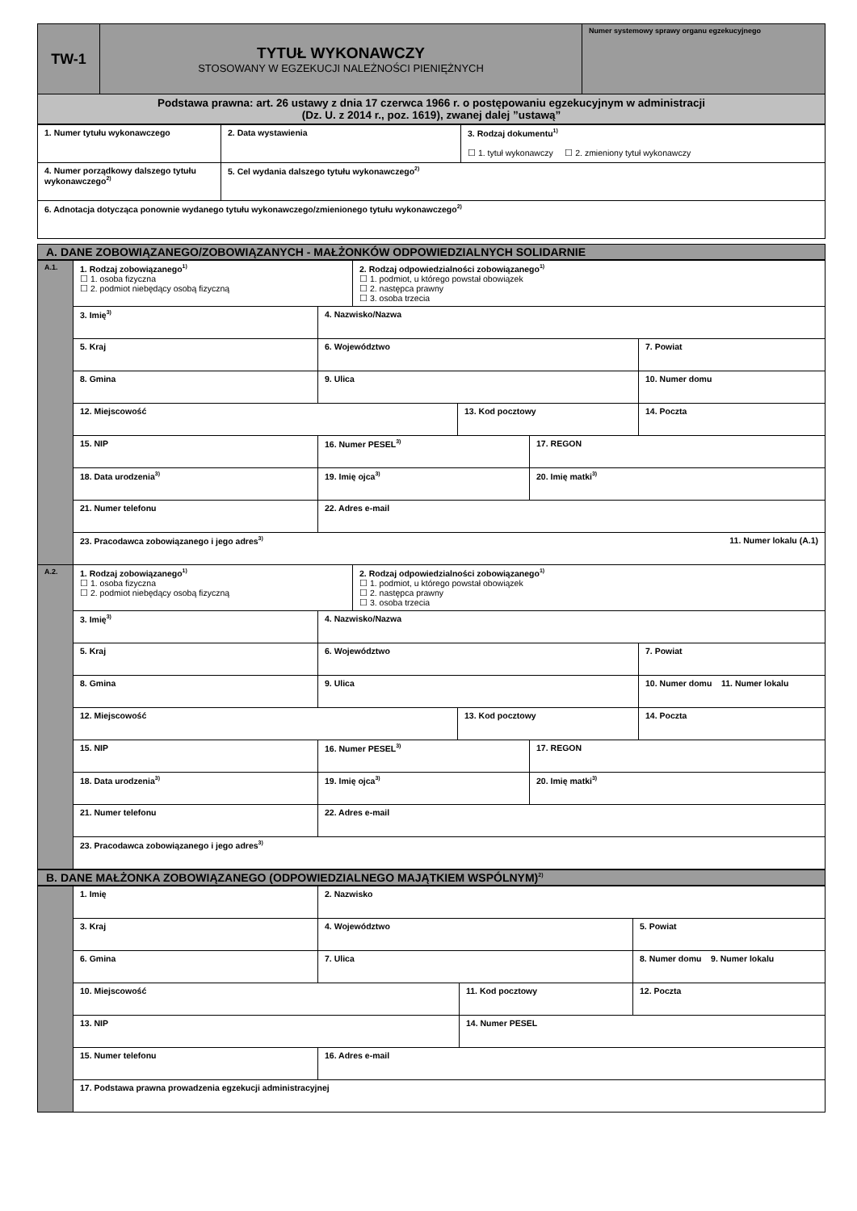| TW-1 | TYTUŁ WYKONAWCZY STOSOWANY W EGZEKUCJI NALEŻNOŚCI PIENIĘŻNYCH | Numer systemowy sprawy organu egzekucyjnego |
| Podstawa prawna: art. 26 ustawy z dnia 17 czerwca 1966 r. o postępowaniu egzekucyjnym w administracji (Dz. U. z 2014 r., poz. 1619), zwanej dalej ”ustawą” | | |
| 1. Numer tytułu wykonawczego | 2. Data wystawienia | 3. Rodzaj dokumentu<sup>1)</sup> ☐ 1. tytuł wykonawczy ☐ 2. zmieniony tytuł wykonawczy |
| 4. Numer porządkowy dalszego tytułu wykonawczego<sup>2)</sup> | 5. Cel wydania dalszego tytułu wykonawczego<sup>2)</sup> | |
| 6. Adnotacja dotycząca ponownie wydanego tytułu wykonawczego/zmienionego tytułu wykonawczego<sup>2)</sup> | | |
| A. DANE ZOBOWIĄZANEGO/ZOBOWIĄZANYCH - MAŁŻONKÓW ODPOWIEDZIALNYCH SOLIDARNIE |
| A.1. | 1. Rodzaj zobowiązanego<sup>1)</sup> ☐ 1. osoba fizyczna ☐ 2. podmiot niebędący osobą fizyczną | | 2. Rodzaj odpowiedzialności zobowiązanego<sup>1)</sup> ☐ 1. podmiot, u którego powstał obowiązek ☐ 2. następca prawny ☐ 3. osoba trzecia | | | |
| | 3. Imię<sup>3)</sup> | 4. Nazwisko/Nazwa | | | | |
| | 5. Kraj | 6. Województwo | | | | 7. Powiat |
| | 8. Gmina | 9. Ulica | | | | 10. Numer domu |
| | 12. Miejscowość | | | 13. Kod pocztowy | | 14. Poczta |
| | 15. NIP | 16. Numer PESEL<sup>3)</sup> | | | 17. REGON | |
| | 18. Data urodzenia<sup>3)</sup> | 19. Imię ojca<sup>3)</sup> | | | 20. Imię matki<sup>3)</sup> | |
| | 21. Numer telefonu | 22. Adres e-mail | | | | |
| | 23. Pracodawca zobowiązanego i jego adres<sup>3)</sup> 11. Numer lokalu (A.1) | | | | | |
| A.2. | 1. Rodzaj zobowiązanego<sup>1)</sup> ☐ 1. osoba fizyczna ☐ 2. podmiot niebędący osobą fizyczną | | 2. Rodzaj odpowiedzialności zobowiązanego<sup>1)</sup> ☐ 1. podmiot, u którego powstał obowiązek ☐ 2. następca prawny ☐ 3. osoba trzecia | | | |
| | 3. Imię<sup>3)</sup> | 4. Nazwisko/Nazwa | | | | |
| | 5. Kraj | 6. Województwo | | | | 7. Powiat |
| | 8. Gmina | 9. Ulica | | | | 10. Numer domu 11. Numer lokalu |
| | 12. Miejscowość | | | 13. Kod pocztowy | | 14. Poczta |
| | 15. NIP | 16. Numer PESEL<sup>3)</sup> | | | 17. REGON | |
| | 18. Data urodzenia<sup>3)</sup> | 19. Imię ojca<sup>3)</sup> | | | 20. Imię matki<sup>3)</sup> | |
| | 21. Numer telefonu | 22. Adres e-mail | | | | |
| | 23. Pracodawca zobowiązanego i jego adres<sup>3)</sup> | | | | | |
| B. DANE MAŁŻONKA ZOBOWIĄZANEGO (ODPOWIEDZIALNEGO MAJĄTKIEM WSPÓLNYM)<sup>2)</sup> |
| | 1. Imię | 2. Nazwisko | | |
| | 3. Kraj | 4. Województwo | | 5. Powiat |
| | 6. Gmina | 7. Ulica | | 8. Numer domu 9. Numer lokalu |
| | 10. Miejscowość | | 11. Kod pocztowy | 12. Poczta |
| | 13. NIP | | 14. Numer PESEL | |
| | 15. Numer telefonu | 16. Adres e-mail | | |
| | 17. Podstawa prawna prowadzenia egzekucji administracyjnej | | | |